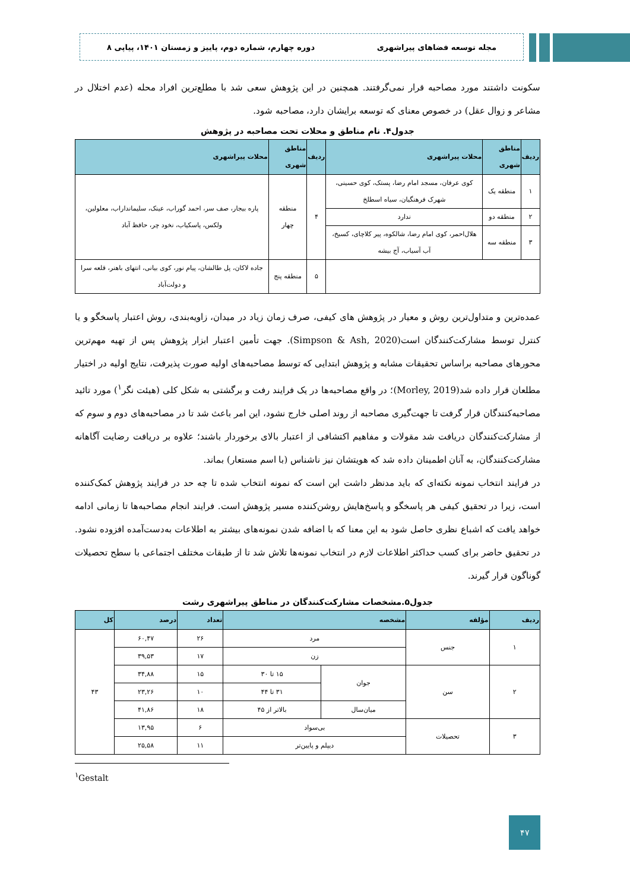مجله توسعه فضاهای پیراشهری دوره چهارم، شماره دوم، پاییز و زمستان ۱۴۰۱، پیاپی ۸
سکونت داشتند مورد مصاحبه قرار نمی‌گرفتند. همچنین در این پژوهش سعی شد با مطلع‌ترین افراد محله (عدم اختلال در مشاعر و زوال عقل) در خصوص معنای که توسعه برایشان دارد، مصاحبه شود.
جدول۴. نام مناطق و محلات تحت مصاحبه در پژوهش
| ردیف | مناطق شهری | محلات پیراشهری | ردیف | مناطق شهری | محلات پیراشهری |
| --- | --- | --- | --- | --- | --- |
| ۱ | منطقه یک | کوی عرفان، مسجد امام رضا، پستک، کوی حسینی، شهرک فرهنگیان، سیاه اسطلخ | ۴ | منطقه چهار | پاره بیجار، صف سر، احمد گوراب، عینک، سلیمانداراب، معلولین، ولکس، پاسکیاب، نخود چر، حافظ آباد |
| ۲ | منطقه دو | ندارد | | | |
| ۳ | منطقه سه | هلال‌احمر، کوی امام رضا، شالکوه، پیر کلاچای، کسیخ، آب آسیاب، آج بیشه | | | |
| | | | ۵ | منطقه پنج | جاده لاکان، پل طالشان، پیام نور، کوی بیانی، انتهای باهنر، قلعه سرا و دولت‌آباد |
عمده‌ترین و متداول‌ترین روش و معیار در پژوهش های کیفی، صرف زمان زیاد در میدان، زاویه‌بندی، روش اعتبار پاسخگو و یا کنترل توسط مشارکت‌کنندگان است(Simpson & Ash, 2020). جهت تأمین اعتبار ابزار پژوهش پس از تهیه مهم‌ترین محورهای مصاحبه براساس تحقیقات مشابه و پژوهش ابتدایی که توسط مصاحبه‌های اولیه صورت پذیرفت، نتایج اولیه در اختیار مطلعان قرار داده شد(Morley, 2019)؛ در واقع مصاحبه‌ها در یک فرایند رفت و برگشتی به شکل کلی (هیئت نگر<sup>۱</sup>) مورد تائید مصاحبه‌کنندگان قرار گرفت تا جهت‌گیری مصاحبه از روند اصلی خارج نشود، این امر باعث شد تا در مصاحبه‌های دوم و سوم که از مشارکت‌کنندگان دریافت شد مقولات و مفاهیم اکتشافی از اعتبار بالای برخوردار باشند؛ علاوه بر دریافت رضایت آگاهانه مشارکت‌کنندگان، به آنان اطمینان داده شد که هویتشان نیز ناشناس (با اسم مستعار) بماند.
در فرایند انتخاب نمونه نکته‌ای که باید مدنظر داشت این است که نمونه انتخاب شده تا چه حد در فرایند پژوهش کمک‌کننده است، زیرا در تحقیق کیفی هر پاسخگو و پاسخ‌هایش روشن‌کننده مسیر پژوهش است. فرایند انجام مصاحبه‌ها تا زمانی ادامه خواهد یافت که اشباع نظری حاصل شود به این معنا که با اضافه شدن نمونه‌های بیشتر به اطلاعات به‌دست‌آمده افزوده نشود. در تحقیق حاضر برای کسب حداکثر اطلاعات لازم در انتخاب نمونه‌ها تلاش شد تا از طبقات مختلف اجتماعی با سطح تحصیلات گوناگون قرار گیرند.
جدول۵.مشخصات مشارکت‌کنندگان در مناطق پیراشهری رشت
| ردیف | مؤلفه | مشخصه | | تعداد | درصد | کل |
| --- | --- | --- | --- | --- | --- | --- |
| ۱ | جنس | مرد | | ۲۶ | ۶۰,۴۷ | ۴۳ |
| | | زن | | ۱۷ | ۳۹,۵۳ | |
| ۲ | سن | جوان | ۱۵ تا ۳۰ | ۱۵ | ۳۴,۸۸ | |
| | | | ۳۱ تا ۴۴ | ۱۰ | ۲۳,۲۶ | |
| | | میان‌سال | بالاتر از ۴۵ | ۱۸ | ۴۱,۸۶ | |
| ۳ | تحصیلات | بی‌سواد | | ۶ | ۱۳,۹۵ | |
| | | دیپلم و پایین‌تر | | ۱۱ | ۲۵,۵۸ | |
<sup>۱</sup> Gestalt
۴۷